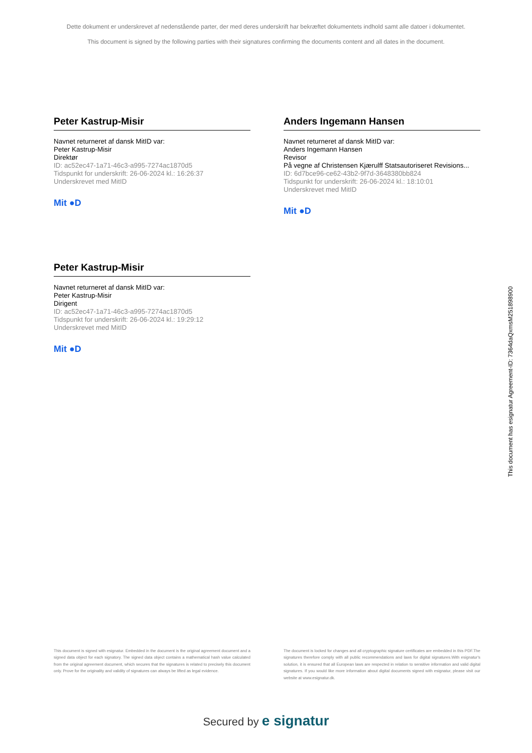Dette dokument er underskrevet af nedenstående parter, der med deres underskrift har bekræftet dokumentets indhold samt alle datoer i dokumentet.
This document is signed by the following parties with their signatures confirming the documents content and all dates in the document.
Peter Kastrup-Misir
Navnet returneret af dansk MitID var:
Peter Kastrup-Misir
Direktør
ID: ac52ec47-1a71-46c3-a995-7274ac1870d5
Tidspunkt for underskrift: 26-06-2024 kl.: 16:26:37
Underskrevet med MitID
Mit ●D
Anders Ingemann Hansen
Navnet returneret af dansk MitID var:
Anders Ingemann Hansen
Revisor
På vegne af Christensen Kjærulff Statsautoriseret Revisions...
ID: 6d7bce96-ce62-43b2-9f7d-3648380bb824
Tidspunkt for underskrift: 26-06-2024 kl.: 18:10:01
Underskrevet med MitID
Mit ●D
Peter Kastrup-Misir
Navnet returneret af dansk MitID var:
Peter Kastrup-Misir
Dirigent
ID: ac52ec47-1a71-46c3-a995-7274ac1870d5
Tidspunkt for underskrift: 26-06-2024 kl.: 19:29:12
Underskrevet med MitID
Mit ●D
This document has esignatur Agreement-ID: 7364daQxmsM251898900
This document is signed with esignatur. Embedded in the document is the original agreement document and a signed data object for each signatory. The signed data object contains a mathematical hash value calculated from the original agreement document, which secures that the signatures is related to precisely this document only. Prove for the originality and validity of signatures can always be lifted as legal evidence.
The document is locked for changes and all cryptographic signature certificates are embedded in this PDF.The signatures therefore comply with all public recommendations and laws for digital signatures.With esignatur's solution, it is ensured that all European laws are respected in relation to sensitive information and valid digital signatures. If you would like more information about digital documents signed with esignatur, please visit our website at www.esignatur.dk.
Secured by e signatur